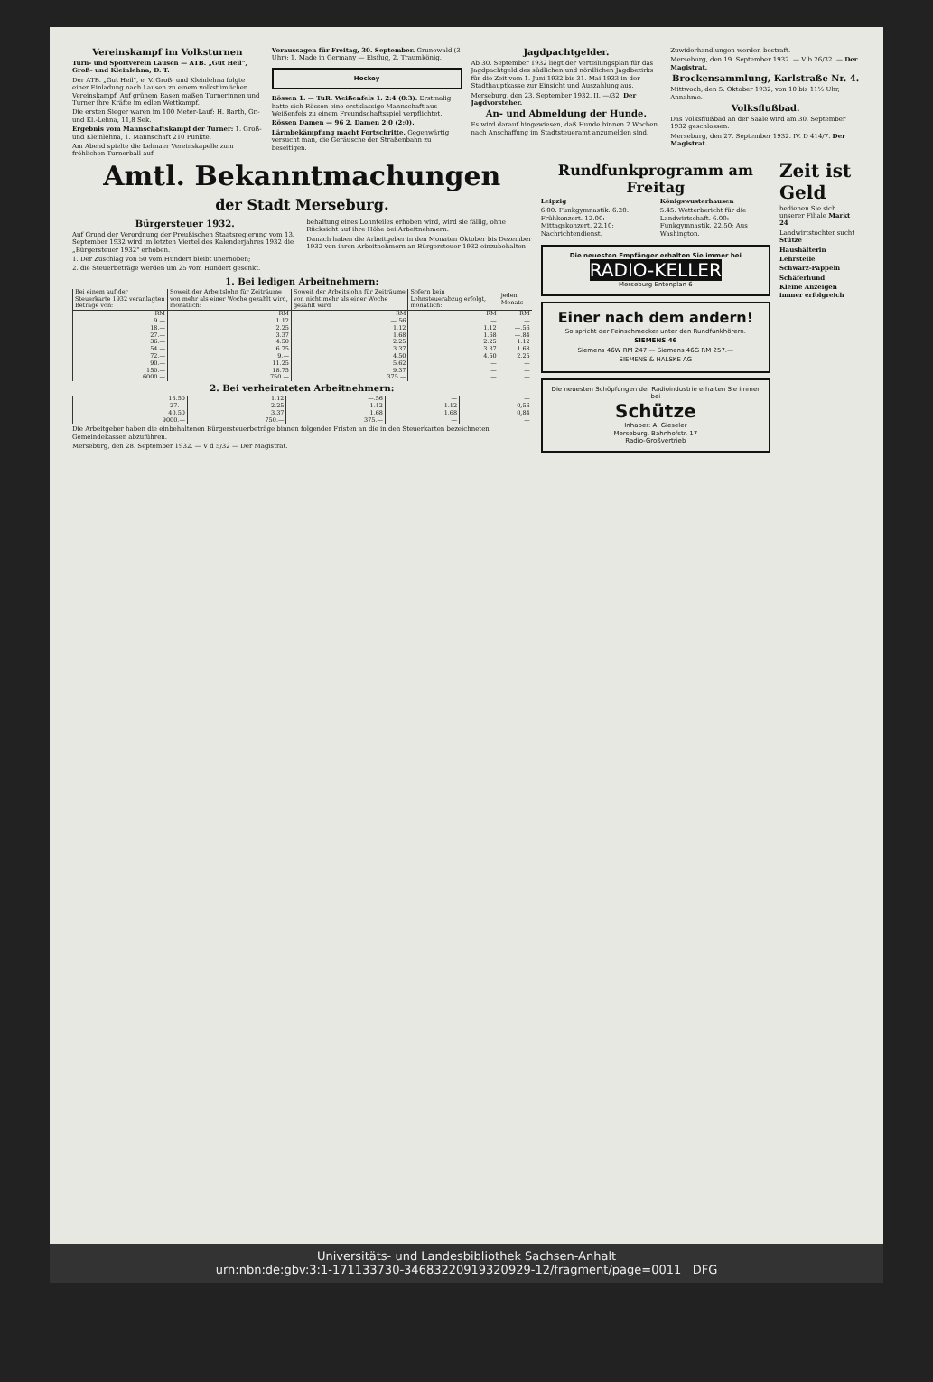Vereinskampf im Volksturnen
Turn- und Sportverein Lausen — ATB. „Gut Heil", Groß- und Kleinlehna, D. T.
Der ATB. „Gut Heil", e. V. Groß- und Kleinlehna folgte einer Einladung nach Lausen zu einem volkstümlichen Vereinskampf. Auf grünem Rasen maßen Turnerinnen und Turner ihre Kräfte im edlen Wettkampf.
Die ersten Sieger waren im 100 Meter-Lauf: H. Barth, Gr.- und Kl.-Lehna, 11,8 Sek.
Ergebnis vom Mannschaftskampf der Turner: 1. Groß- und Kleinlehna, 1. Mannschaft 210 Punkte.
Am Abend spielte die Lehnaer Vereinskapelle zum fröhlichen Turnerball auf.
Voraussagen für Freitag, 30. September. Grunewald (3 Uhr): 1. Made in Germany — Eisflug, 2. Traumkönig.
Hockey
Rössen 1. — TuR. Weißenfels 1. 2:4 (0:3). Erstmalig hatte sich Rössen eine erstklassige Mannschaft aus Weißenfels zu einem Freundschaftsspiel verpflichtet.
Rössen Damen — 96 2. Damen 2:0 (2:0).
Lärmbekämpfung macht Fortschritte. Gegenwärtig versucht man, die Geräusche der Straßenbahn zu beseitigen.
Jagdpachtgelder.
Ab 30. September 1932 liegt der Verteilungsplan für das Jagdpachtgeld des südlichen und nördlichen Jagdbezirks für die Zeit vom 1. Juni 1932 bis 31. Mai 1933 in der Stadthauptkasse zur Einsicht und Auszahlung aus.
Merseburg, den 23. September 1932. II. —/32. Der Jagdvorsteher.
An- und Abmeldung der Hunde.
Es wird darauf hingewiesen, daß Hunde binnen 2 Wochen nach Anschaffung im Stadtsteueramt anzumelden sind.
Zuwiderhandlungen werden bestraft.
Merseburg, den 19. September 1932. — V b 26/32. — Der Magistrat.
Brockensammlung, Karlstraße Nr. 4.
Mittwoch, den 5. Oktober 1932, von 10 bis 11½ Uhr, Annahme.
Volksflußbad.
Das Volksflußbad an der Saale wird am 30. September 1932 geschlossen.
Merseburg, den 27. September 1932. IV. D 414/7. Der Magistrat.
Amtl. Bekanntmachungen
der Stadt Merseburg.
Bürgersteuer 1932.
Auf Grund der Verordnung der Preußischen Staatsregierung vom 13. September 1932 wird im letzten Viertel des Kalenderjahres 1932 die „Bürgersteuer 1932" erhoben.
1. Der Zuschlag von 50 vom Hundert bleibt unerhoben;
2. die Steuerbeträge werden um 25 vom Hundert gesenkt.
behaltung eines Lohnteiles erhoben wird, wird sie fällig, ohne Rücksicht auf ihre Höhe bei Arbeitnehmern.
Danach haben die Arbeitgeber in den Monaten Oktober bis Dezember 1932 von ihren Arbeitnehmern an Bürgersteuer 1932 einzubehalten:
1. Bei ledigen Arbeitnehmern:
| Bei einem auf der Steuerkarte 1932 veranlagten Betrage von: | Soweit der Arbeitslohn für Zeiträume von mehr als einer Woche gezahlt wird, monatlich: | Soweit der Arbeitslohn für Zeiträume von nicht mehr als einer Woche gezahlt wird | Sofern kein Lohnsteuerabzug erfolgt, monatlich: | jeden Monats |
| --- | --- | --- | --- | --- |
| RM | RM | RM | RM | RM |
| 9.— | 1.12 | —.56 | — | — |
| 18.— | 2.25 | 1.12 | 1.12 | —.56 |
| 27.— | 3.37 | 1.68 | 1.68 | —.84 |
| 36.— | 4.50 | 2.25 | 2.25 | 1.12 |
| 54.— | 6.75 | 3.37 | 3.37 | 1.68 |
| 72.— | 9.— | 4.50 | 4.50 | 2.25 |
| 90.— | 11.25 | 5.62 | — | — |
| 150.— | 18.75 | 9.37 | — | — |
| 6000.— | 750.— | 375.— | — | — |
2. Bei verheirateten Arbeitnehmern:
| 13.50 | 1.12 | —.56 | — | — |
| 27.— | 2.25 | 1.12 | 1.12 | 0,56 |
| 40.50 | 3.37 | 1.68 | 1.68 | 0,84 |
| 9000.— | 750.— | 375.— | — | — |
Die Arbeitgeber haben die einbehaltenen Bürgersteuerbeträge binnen folgender Fristen an die in den Steuerkarten bezeichneten Gemeindekassen abzuführen.
Merseburg, den 28. September 1932. — V d 5/32 — Der Magistrat.
Rundfunkprogramm am Freitag
Leipzig
6.00: Funkgymnastik. 6.20: Frühkonzert. 12.00: Mittagskonzert. 22.10: Nachrichtendienst.
Königswusterhausen
5.45: Wetterbericht für die Landwirtschaft. 6.00: Funkgymnastik. 22.50: Aus Washington.
Die neuesten Empfänger erhalten Sie immer bei
RADIO-KELLER
Merseburg Entenplan 6
Einer nach dem andern!
So spricht der Feinschmecker unter den Rundfunkhörern.
SIEMENS 46
Siemens 46W RM 247.— Siemens 46G RM 257.—
SIEMENS & HALSKE AG
Die neuesten Schöpfungen der Radioindustrie erhalten Sie immer bei
Schütze
Inhaber: A. Gieseler
Merseburg, Bahnhofstr. 17
Radio-Großvertrieb
Zeit ist Geld
bedienen Sie sich unserer Filiale Markt 24
Landwirtstochter sucht Stütze
Haushälterin
Lehrstelle
Schwarz-Pappeln
Schäferhund
Kleine Anzeigen immer erfolgreich
Universitäts- und Landesbibliothek Sachsen-Anhalt
urn:nbn:de:gbv:3:1-171133730-34683220919320929-12/fragment/page=0011 DFG